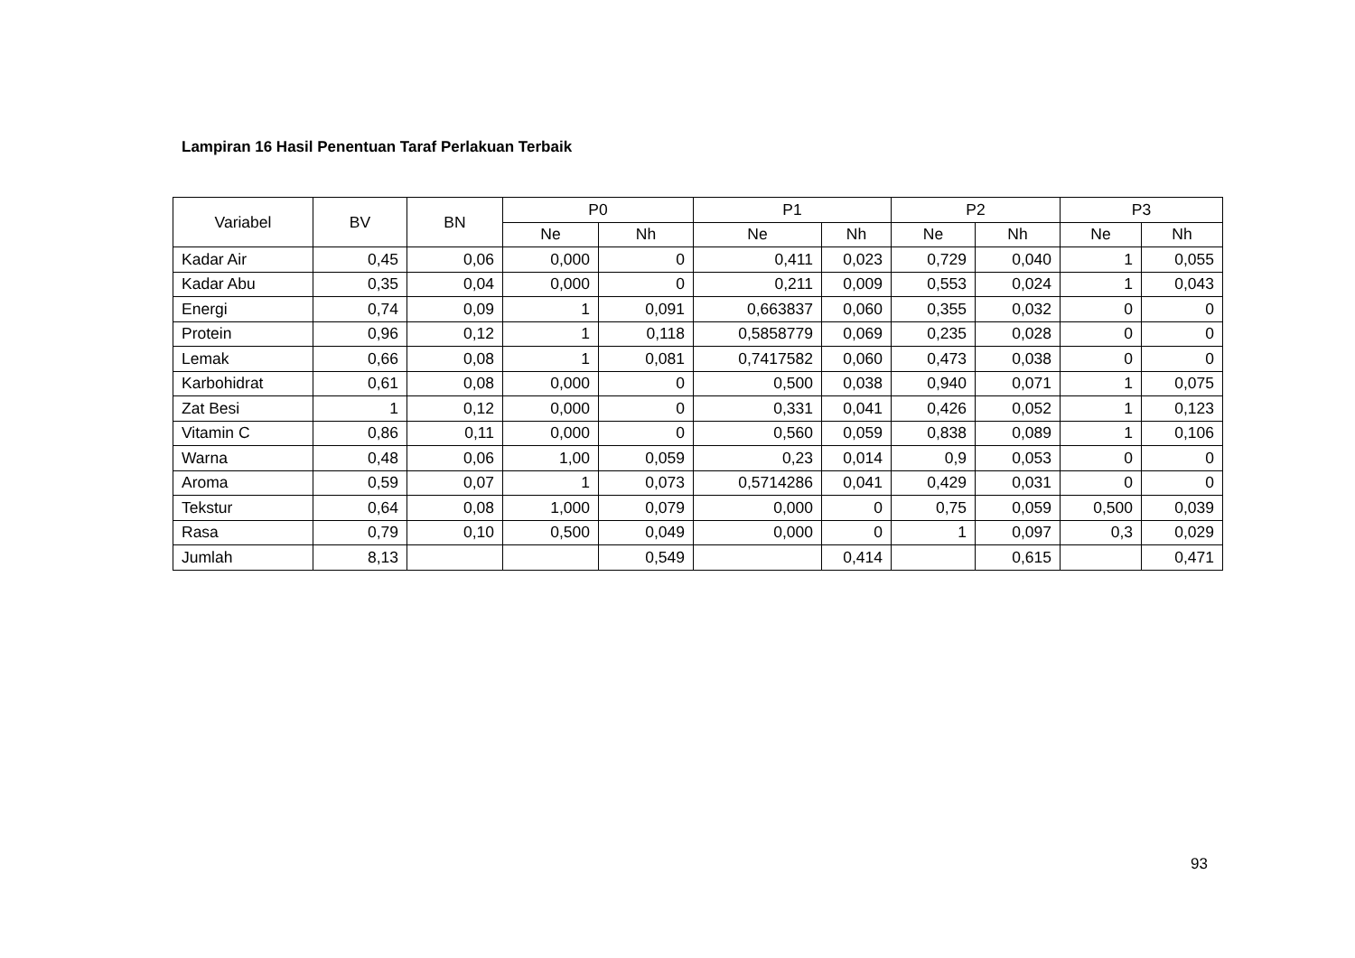Lampiran 16 Hasil Penentuan Taraf Perlakuan Terbaik
| Variabel | BV | BN | P0 | | P1 | | P2 | | P3 | |
| --- | --- | --- | --- | --- | --- | --- | --- | --- | --- | --- |
| | | | Ne | Nh | Ne | Nh | Ne | Nh | Ne | Nh |
| Kadar Air | 0,45 | 0,06 | 0,000 | 0 | 0,411 | 0,023 | 0,729 | 0,040 | 1 | 0,055 |
| Kadar Abu | 0,35 | 0,04 | 0,000 | 0 | 0,211 | 0,009 | 0,553 | 0,024 | 1 | 0,043 |
| Energi | 0,74 | 0,09 | 1 | 0,091 | 0,663837 | 0,060 | 0,355 | 0,032 | 0 | 0 |
| Protein | 0,96 | 0,12 | 1 | 0,118 | 0,5858779 | 0,069 | 0,235 | 0,028 | 0 | 0 |
| Lemak | 0,66 | 0,08 | 1 | 0,081 | 0,7417582 | 0,060 | 0,473 | 0,038 | 0 | 0 |
| Karbohidrat | 0,61 | 0,08 | 0,000 | 0 | 0,500 | 0,038 | 0,940 | 0,071 | 1 | 0,075 |
| Zat Besi | 1 | 0,12 | 0,000 | 0 | 0,331 | 0,041 | 0,426 | 0,052 | 1 | 0,123 |
| Vitamin C | 0,86 | 0,11 | 0,000 | 0 | 0,560 | 0,059 | 0,838 | 0,089 | 1 | 0,106 |
| Warna | 0,48 | 0,06 | 1,00 | 0,059 | 0,23 | 0,014 | 0,9 | 0,053 | 0 | 0 |
| Aroma | 0,59 | 0,07 | 1 | 0,073 | 0,5714286 | 0,041 | 0,429 | 0,031 | 0 | 0 |
| Tekstur | 0,64 | 0,08 | 1,000 | 0,079 | 0,000 | 0 | 0,75 | 0,059 | 0,500 | 0,039 |
| Rasa | 0,79 | 0,10 | 0,500 | 0,049 | 0,000 | 0 | 1 | 0,097 | 0,3 | 0,029 |
| Jumlah | 8,13 | | | 0,549 | | 0,414 | | 0,615 | | 0,471 |
93